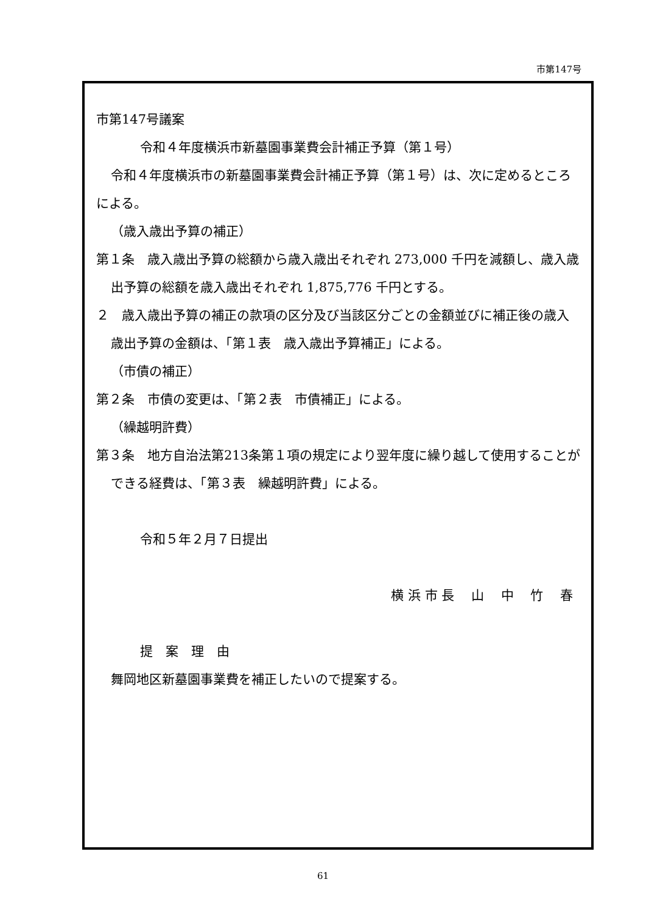市第147号
市第147号議案
令和４年度横浜市新墓園事業費会計補正予算（第１号）
令和４年度横浜市の新墓園事業費会計補正予算（第１号）は、次に定めるところによる。
（歳入歳出予算の補正）
第１条　歳入歳出予算の総額から歳入歳出それぞれ 273,000 千円を減額し、歳入歳出予算の総額を歳入歳出それぞれ 1,875,776 千円とする。
２　歳入歳出予算の補正の款項の区分及び当該区分ごとの金額並びに補正後の歳入歳出予算の金額は、「第１表　歳入歳出予算補正」による。
（市債の補正）
第２条　市債の変更は、「第２表　市債補正」による。
（繰越明許費）
第３条　地方自治法第213条第１項の規定により翌年度に繰り越して使用することができる経費は、「第３表　繰越明許費」による。
令和５年２月７日提出
横 浜 市 長　 山　 中　 竹　 春
提　案　理　由
舞岡地区新墓園事業費を補正したいので提案する。
61